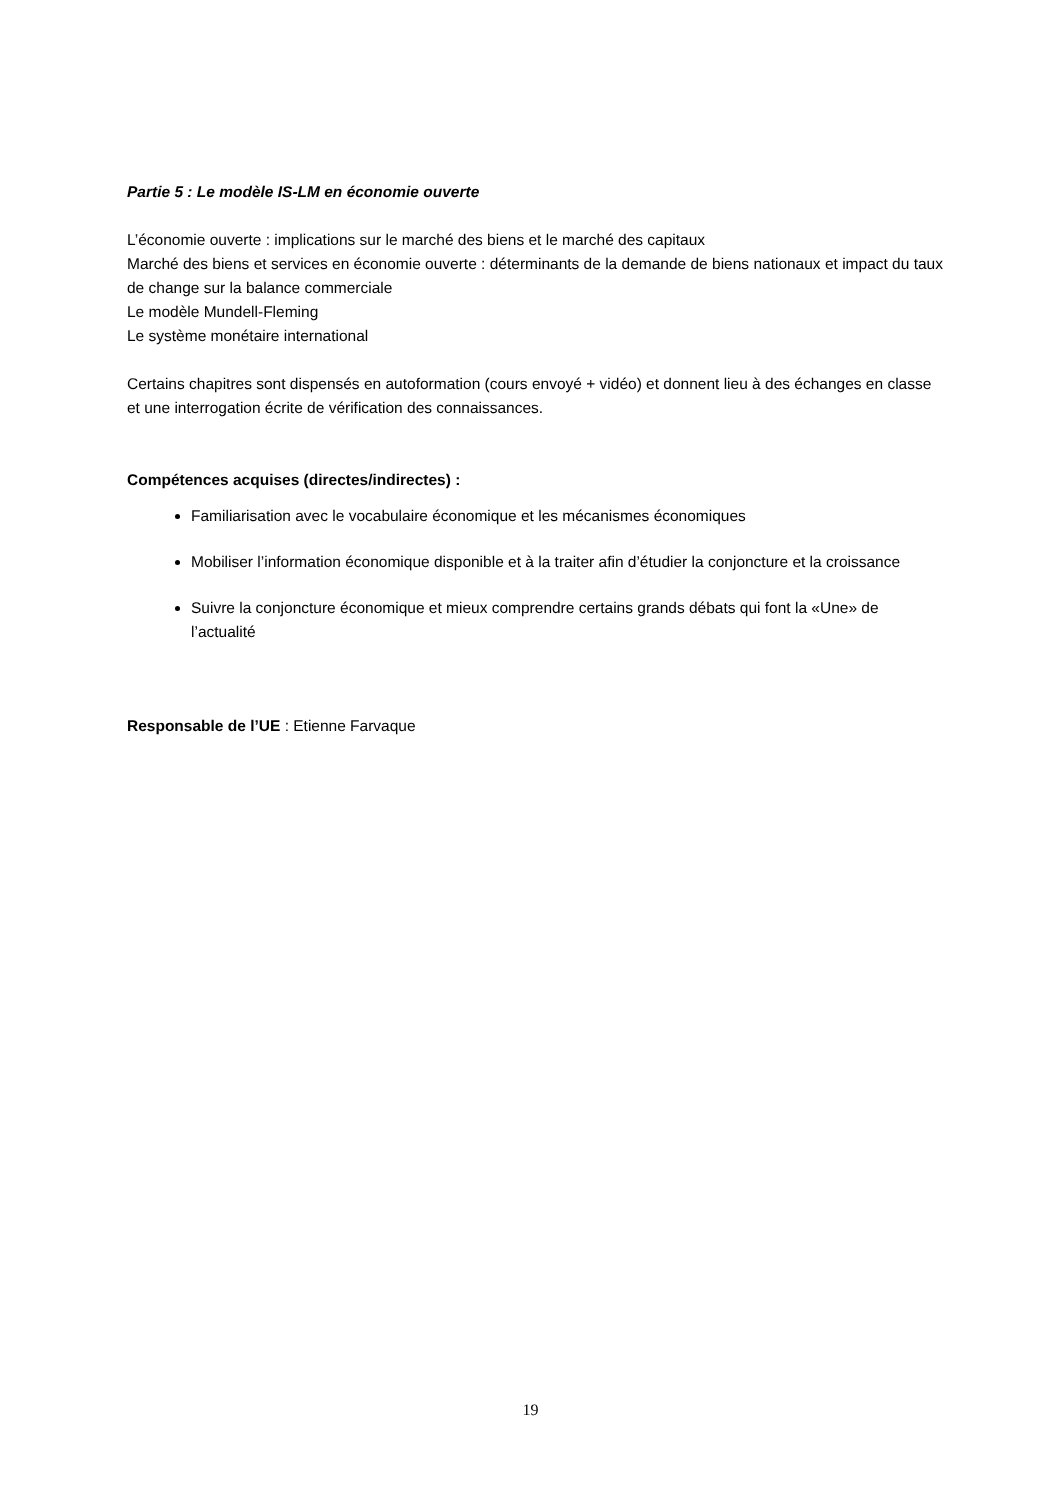Partie 5 : Le modèle IS-LM en économie ouverte
L’économie ouverte : implications sur le marché des biens et le marché des capitaux
Marché des biens et services en économie ouverte : déterminants de la demande de biens nationaux et impact du taux de change sur la balance commerciale
Le modèle Mundell-Fleming
Le système monétaire international
Certains chapitres sont dispensés en autoformation (cours envoyé + vidéo) et donnent lieu à des échanges en classe et une interrogation écrite de vérification des connaissances.
Compétences acquises (directes/indirectes) :
Familiarisation avec le vocabulaire économique et les mécanismes économiques
Mobiliser l’information économique disponible et à la traiter afin d’étudier la conjoncture et la croissance
Suivre la conjoncture économique et mieux comprendre certains grands débats qui font la «Une» de l’actualité
Responsable de l’UE : Etienne Farvaque
19